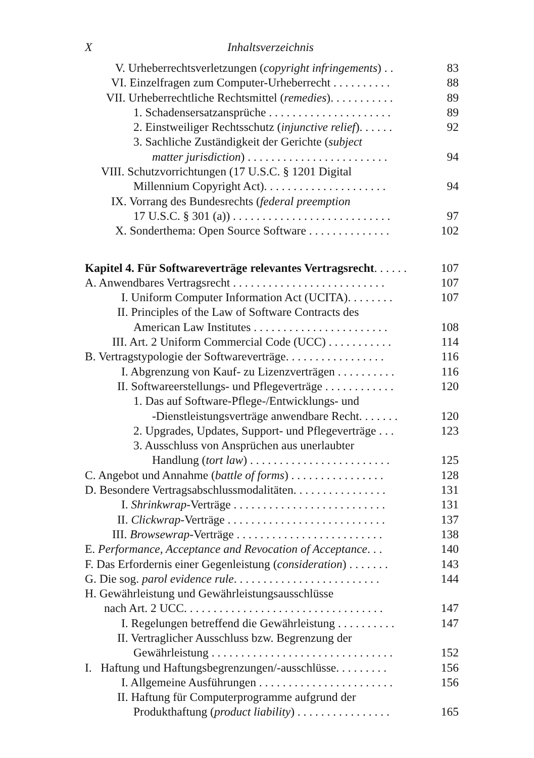X Inhaltsverzeichnis
V. Urheberrechtsverletzungen (copyright infringements) . . 83
VI. Einzelfragen zum Computer-Urheberrecht . . . . . . . . . . 88
VII. Urheberrechtliche Rechtsmittel (remedies). . . . . . . . . . . 89
1. Schadensersatzansprüche . . . . . . . . . . . . . . . . . . . . . 89
2. Einstweiliger Rechtsschutz (injunctive relief). . . . . . 92
3. Sachliche Zuständigkeit der Gerichte (subject
matter jurisdiction) . . . . . . . . . . . . . . . . . . . . . . . . 94
VIII. Schutzvorrichtungen (17 U.S.C. § 1201 Digital
Millennium Copyright Act). . . . . . . . . . . . . . . . . . . . . 94
IX. Vorrang des Bundesrechts (federal preemption
17 U.S.C. § 301 (a)) . . . . . . . . . . . . . . . . . . . . . . . . . . . 97
X. Sonderthema: Open Source Software . . . . . . . . . . . . . . 102
Kapitel 4. Für Softwareverträge relevantes Vertragsrecht. . . . . . 107
A. Anwendbares Vertragsrecht . . . . . . . . . . . . . . . . . . . . . . . . . . 107
I. Uniform Computer Information Act (UCITA). . . . . . . . 107
II. Principles of the Law of Software Contracts des
American Law Institutes . . . . . . . . . . . . . . . . . . . . . . . 108
III. Art. 2 Uniform Commercial Code (UCC) . . . . . . . . . . . 114
B. Vertragstypologie der Softwareverträge. . . . . . . . . . . . . . . . . 116
I. Abgrenzung von Kauf- zu Lizenzverträgen . . . . . . . . . . 116
II. Softwareerstellungs- und Pflegeverträge . . . . . . . . . . . . 120
1. Das auf Software-Pflege-/Entwicklungs- und
-Dienstleistungsverträge anwendbare Recht. . . . . . . 120
2. Upgrades, Updates, Support- und Pflegeverträge . . . 123
3. Ausschluss von Ansprüchen aus unerlaubter
Handlung (tort law) . . . . . . . . . . . . . . . . . . . . . . . . 125
C. Angebot und Annahme (battle of forms) . . . . . . . . . . . . . . . . 128
D. Besondere Vertragsabschlussmodalitäten. . . . . . . . . . . . . . . . 131
I. Shrinkwrap-Verträge . . . . . . . . . . . . . . . . . . . . . . . . . . 131
II. Clickwrap-Verträge . . . . . . . . . . . . . . . . . . . . . . . . . . . 137
III. Browsewrap-Verträge . . . . . . . . . . . . . . . . . . . . . . . . . 138
E. Performance, Acceptance and Revocation of Acceptance. . . 140
F. Das Erfordernis einer Gegenleistung (consideration) . . . . . . . 143
G. Die sog. parol evidence rule. . . . . . . . . . . . . . . . . . . . . . . . . 144
H. Gewährleistung und Gewährleistungsausschlüsse
nach Art. 2 UCC. . . . . . . . . . . . . . . . . . . . . . . . . . . . . . . . . . 147
I. Regelungen betreffend die Gewährleistung . . . . . . . . . . 147
II. Vertraglicher Ausschluss bzw. Begrenzung der
Gewährleistung . . . . . . . . . . . . . . . . . . . . . . . . . . . . . . . 152
I. Haftung und Haftungsbegrenzungen/-ausschlüsse. . . . . . . . . 156
I. Allgemeine Ausführungen . . . . . . . . . . . . . . . . . . . . . . . 156
II. Haftung für Computerprogramme aufgrund der
Produkthaftung (product liability) . . . . . . . . . . . . . . . . 165